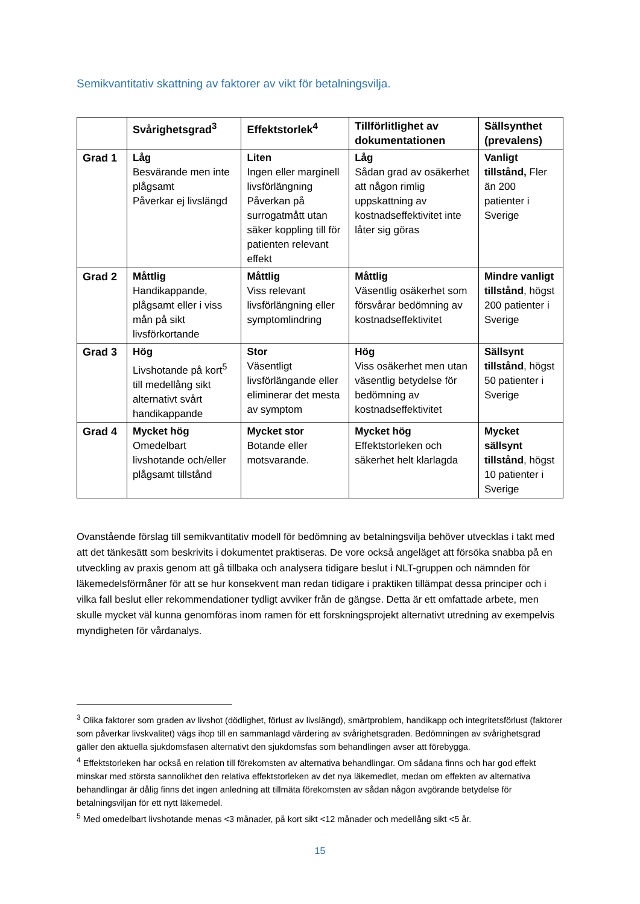Semikvantitativ skattning av faktorer av vikt för betalningsvilja.
| | Svårighetsgrad<sup>3</sup> | Effektstorlek<sup>4</sup> | Tillförlitlighet av dokumentationen | Sällsynthet (prevalens) |
| --- | --- | --- | --- | --- |
| Grad 1 | Låg Besvärande men inte plågsamt Påverkar ej livslängd | Liten Ingen eller marginell livsförlängning Påverkan på surrogatmått utan säker koppling till för patienten relevant effekt | Låg Sådan grad av osäkerhet att någon rimlig uppskattning av kostnadseffektivitet inte låter sig göras | Vanligt tillstånd, Fler än 200 patienter i Sverige |
| Grad 2 | Måttlig Handikappande, plågsamt eller i viss mån på sikt livsförkortande | Måttlig Viss relevant livsförlängning eller symptomlindring | Måttlig Väsentlig osäkerhet som försvårar bedömning av kostnadseffektivitet | Mindre vanligt tillstånd , högst 200 patienter i Sverige |
| Grad 3 | Hög Livshotande på kort<sup>5</sup> till medellång sikt alternativt svårt handikappande | Stor Väsentligt livsförlängande eller eliminerar det mesta av symptom | Hög Viss osäkerhet men utan väsentlig betydelse för bedömning av kostnadseffektivitet | Sällsynt tillstånd , högst 50 patienter i Sverige |
| Grad 4 | Mycket hög Omedelbart livshotande och/eller plågsamt tillstånd | Mycket stor Botande eller motsvarande. | Mycket hög Effektstorleken och säkerhet helt klarlagda | Mycket sällsynt tillstånd , högst 10 patienter i Sverige |
Ovanstående förslag till semikvantitativ modell för bedömning av betalningsvilja behöver utvecklas i takt med att det tänkesätt som beskrivits i dokumentet praktiseras. De vore också angeläget att försöka snabba på en utveckling av praxis genom att gå tillbaka och analysera tidigare beslut i NLT-gruppen och nämnden för läkemedelsförmåner för att se hur konsekvent man redan tidigare i praktiken tillämpat dessa principer och i vilka fall beslut eller rekommendationer tydligt avviker från de gängse. Detta är ett omfattade arbete, men skulle mycket väl kunna genomföras inom ramen för ett forskningsprojekt alternativt utredning av exempelvis myndigheten för vårdanalys.
<sup>3</sup> Olika faktorer som graden av livshot (dödlighet, förlust av livslängd), smärtproblem, handikapp och integritetsförlust (faktorer som påverkar livskvalitet) vägs ihop till en sammanlagd värdering av svårighetsgraden. Bedömningen av svårighetsgrad gäller den aktuella sjukdomsfasen alternativt den sjukdomsfas som behandlingen avser att förebygga.
<sup>4</sup> Effektstorleken har också en relation till förekomsten av alternativa behandlingar. Om sådana finns och har god effekt minskar med största sannolikhet den relativa effektstorleken av det nya läkemedlet, medan om effekten av alternativa behandlingar är dålig finns det ingen anledning att tillmäta förekomsten av sådan någon avgörande betydelse för betalningsviljan för ett nytt läkemedel.
<sup>5</sup> Med omedelbart livshotande menas <3 månader, på kort sikt <12 månader och medellång sikt <5 år.
15